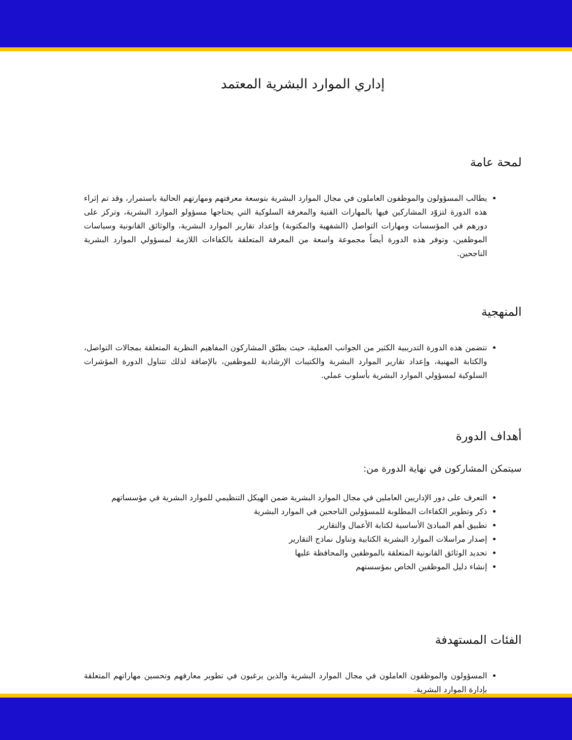إداري الموارد البشرية المعتمد
لمحة عامة
يطالب المسؤولون والموظفون العاملون في مجال الموارد البشرية بتوسعة معرفتهم ومهارتهم الحالية باستمرار، وقد تم إثراء هذه الدورة لتزوّد المشاركين فيها بالمهارات الفنية والمعرفة السلوكية التي يحتاجها مسؤولو الموارد البشرية، وتركز على دورهم في المؤسسات ومهارات التواصل (الشفهية والمكتوبة) وإعداد تقارير الموارد البشرية، والوثائق القانونية وسياسات الموظفين، وتوفر هذه الدورة أيضاً مجموعة واسعة من المعرفة المتعلقة بالكفاءات اللازمة لمسؤولي الموارد البشرية الناجحين.
المنهجية
تتضمن هذه الدورة التدريبية الكثير من الجوانب العملية، حيث يطبّق المشاركون المفاهيم النظرية المتعلقة بمجالات التواصل، والكتابة المهنية، وإعداد تقارير الموارد البشرية والكتيبات الإرشادية للموظفين، بالإضافة لذلك تتناول الدورة المؤشرات السلوكية لمسؤولي الموارد البشرية بأسلوب عملي.
أهداف الدورة
سيتمكن المشاركون في نهاية الدورة من:
التعرف على دور الإداريين العاملين في مجال الموارد البشرية ضمن الهيكل التنظيمي للموارد البشرية في مؤسساتهم
ذكر وتطوير الكفاءات المطلوبة للمسؤولين الناجحين في الموارد البشرية
تطبيق أهم المبادئ الأساسية لكتابة الأعمال والتقارير
إصدار مراسلات الموارد البشرية الكتابية وتناول نماذج التقارير
تحديد الوثائق القانونية المتعلقة بالموظفين والمحافظة عليها
إنشاء دليل الموظفين الخاص بمؤسستهم
الفئات المستهدفة
المسؤولون والموظفون العاملون في مجال الموارد البشرية والذين يرغبون في تطوير معارفهم وتحسين مهاراتهم المتعلقة بإدارة الموارد البشرية.